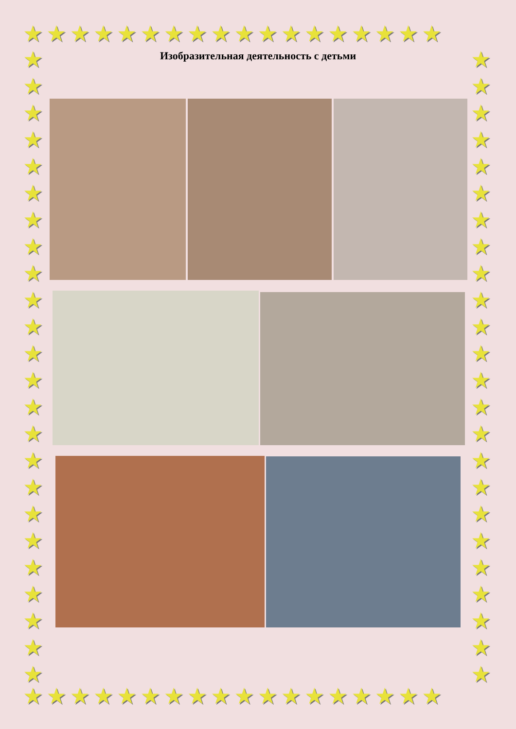★★★★★★★★★★★★★★★★★★
★★★★★★★★★★★★★★★★★★
★ ★ ★ ★ ★ ★ ★ ★ ★ ★ ★ ★ ★ ★ ★ ★ ★ ★ ★ ★ ★ ★ ★ ★
★ ★ ★ ★ ★ ★ ★ ★ ★ ★ ★ ★ ★ ★ ★ ★ ★ ★ ★ ★ ★ ★ ★ ★
Изобразительная деятельность с детьми